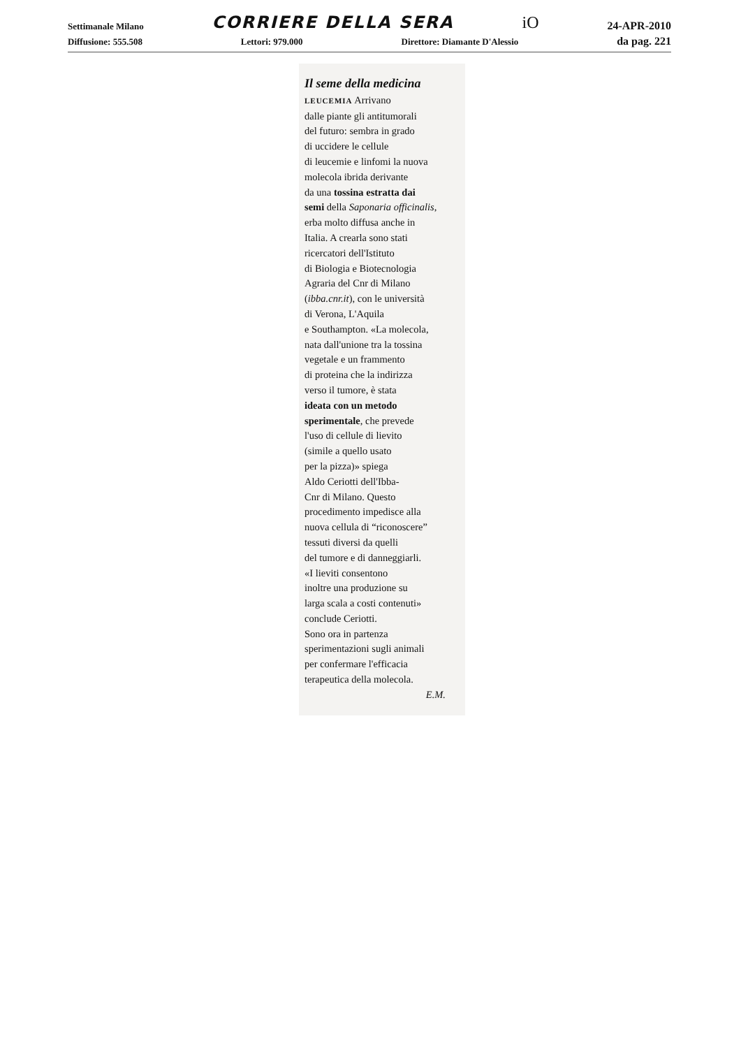Settimanale Milano CORRIERE DELLA SERA iO 24-APR-2010
Diffusione: 555.508 Lettori: 979.000 Direttore: Diamante D'Alessio da pag. 221
Il seme della medicina
LEUCEMIA Arrivano
dalle piante gli antitumorali
del futuro: sembra in grado
di uccidere le cellule
di leucemie e linfomi la nuova
molecola ibrida derivante
da una tossina estratta dai
semi della Saponaria officinalis,
erba molto diffusa anche in
Italia. A crearla sono stati
ricercatori dell'Istituto
di Biologia e Biotecnologia
Agraria del Cnr di Milano
(ibba.cnr.it), con le università
di Verona, L'Aquila
e Southampton. «La molecola,
nata dall'unione tra la tossina
vegetale e un frammento
di proteina che la indirizza
verso il tumore, è stata
ideata con un metodo
sperimentale, che prevede
l'uso di cellule di lievito
(simile a quello usato
per la pizza)» spiega
Aldo Ceriotti dell'Ibba-
Cnr di Milano. Questo
procedimento impedisce alla
nuova cellula di “riconoscere”
tessuti diversi da quelli
del tumore e di danneggiarli.
«I lieviti consentono
inoltre una produzione su
larga scala a costi contenuti»
conclude Ceriotti.
Sono ora in partenza
sperimentazioni sugli animali
per confermare l'efficacia
terapeutica della molecola.
E.M.